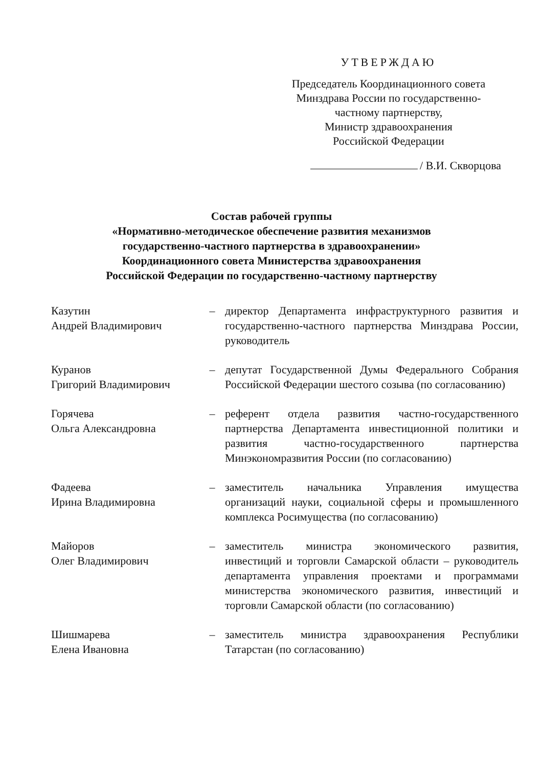УТВЕРЖДАЮ
Председатель Координационного совета Минздрава России по государственно-частному партнерству,
Министр здравоохранения
Российской Федерации
/ В.И. Скворцова
Состав рабочей группы
«Нормативно-методическое обеспечение развития механизмов
государственно-частного партнерства в здравоохранении»
Координационного совета Министерства здравоохранения
Российской Федерации по государственно-частному партнерству
Казутин
Андрей Владимирович
– директор Департамента инфраструктурного развития и государственно-частного партнерства Минздрава России, руководитель
Куранов
Григорий Владимирович
– депутат Государственной Думы Федерального Собрания Российской Федерации шестого созыва (по согласованию)
Горячева
Ольга Александровна
– референт отдела развития частно-государственного партнерства Департамента инвестиционной политики и развития частно-государственного партнерства Минэкономразвития России (по согласованию)
Фадеева
Ирина Владимировна
– заместитель начальника Управления имущества организаций науки, социальной сферы и промышленного комплекса Росимущества (по согласованию)
Майоров
Олег Владимирович
– заместитель министра экономического развития, инвестиций и торговли Самарской области – руководитель департамента управления проектами и программами министерства экономического развития, инвестиций и торговли Самарской области (по согласованию)
Шишмарева
Елена Ивановна
– заместитель министра здравоохранения Республики Татарстан (по согласованию)